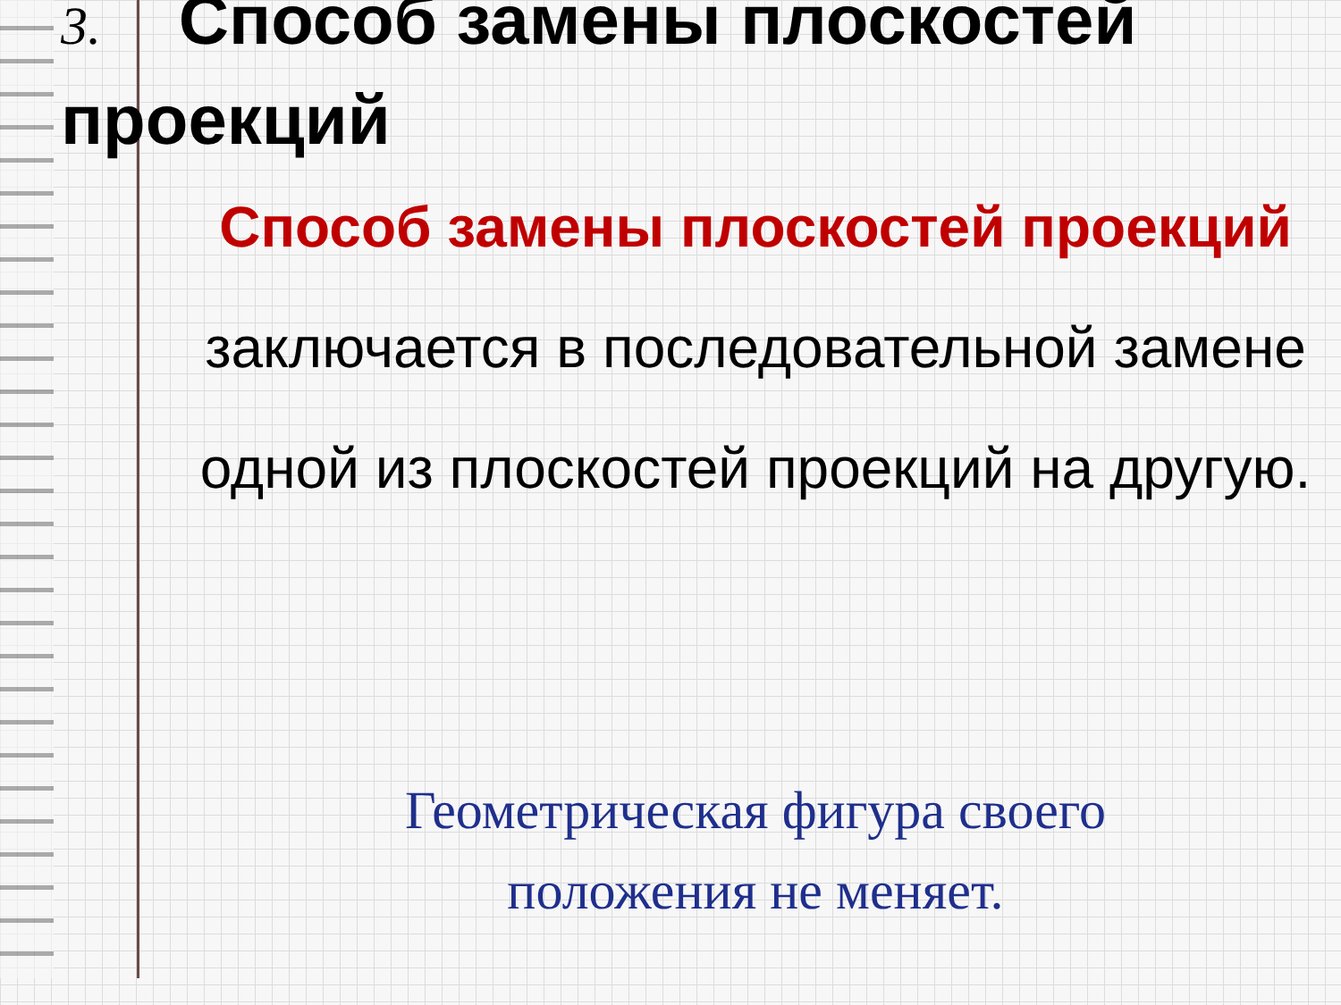3. Способ замены плоскостей проекций
Способ замены плоскостей проекций заключается в последовательной замене одной из плоскостей проекций на другую.
Геометрическая фигура своего
положения не меняет.